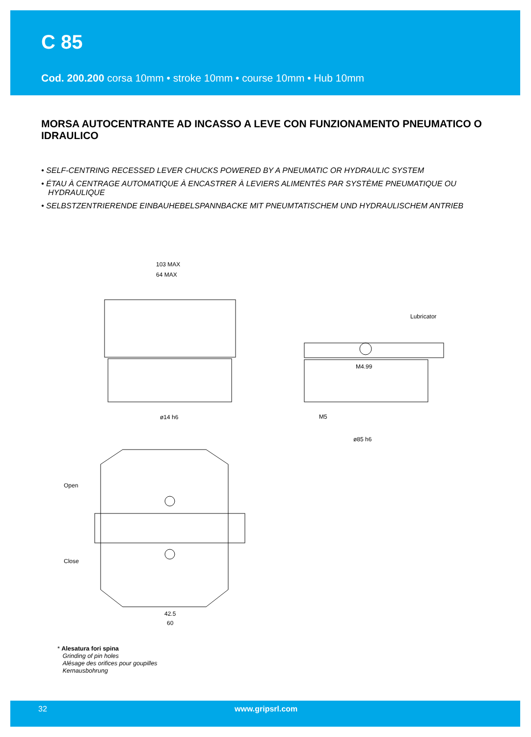C 85
Cod. 200.200 corsa 10mm • stroke 10mm • course 10mm • Hub 10mm
MORSA AUTOCENTRANTE AD INCASSO A LEVE CON FUNZIONAMENTO PNEUMATICO O IDRAULICO
• SELF-CENTRING RECESSED LEVER CHUCKS POWERED BY A PNEUMATIC OR HYDRAULIC SYSTEM
• ÉTAU À CENTRAGE AUTOMATIQUE À ENCASTRER À LEVIERS ALIMENTÉS PAR SYSTÈME PNEUMATIQUE OU HYDRAULIQUE
• SELBSTZENTRIERENDE EINBAUHEBELSPANNBACKE MIT PNEUMTATISCHEM UND HYDRAULISCHEM ANTRIEB
103 MAX
64 MAX
Lubricator
ø14 h6
ø85 h6
Open
Close
42.5
60
M5
M4.99
* Alesatura fori spina
Grinding of pin holes
Alésage des orifices pour goupilles
Kernausbohrung
32 www.gripsrl.com